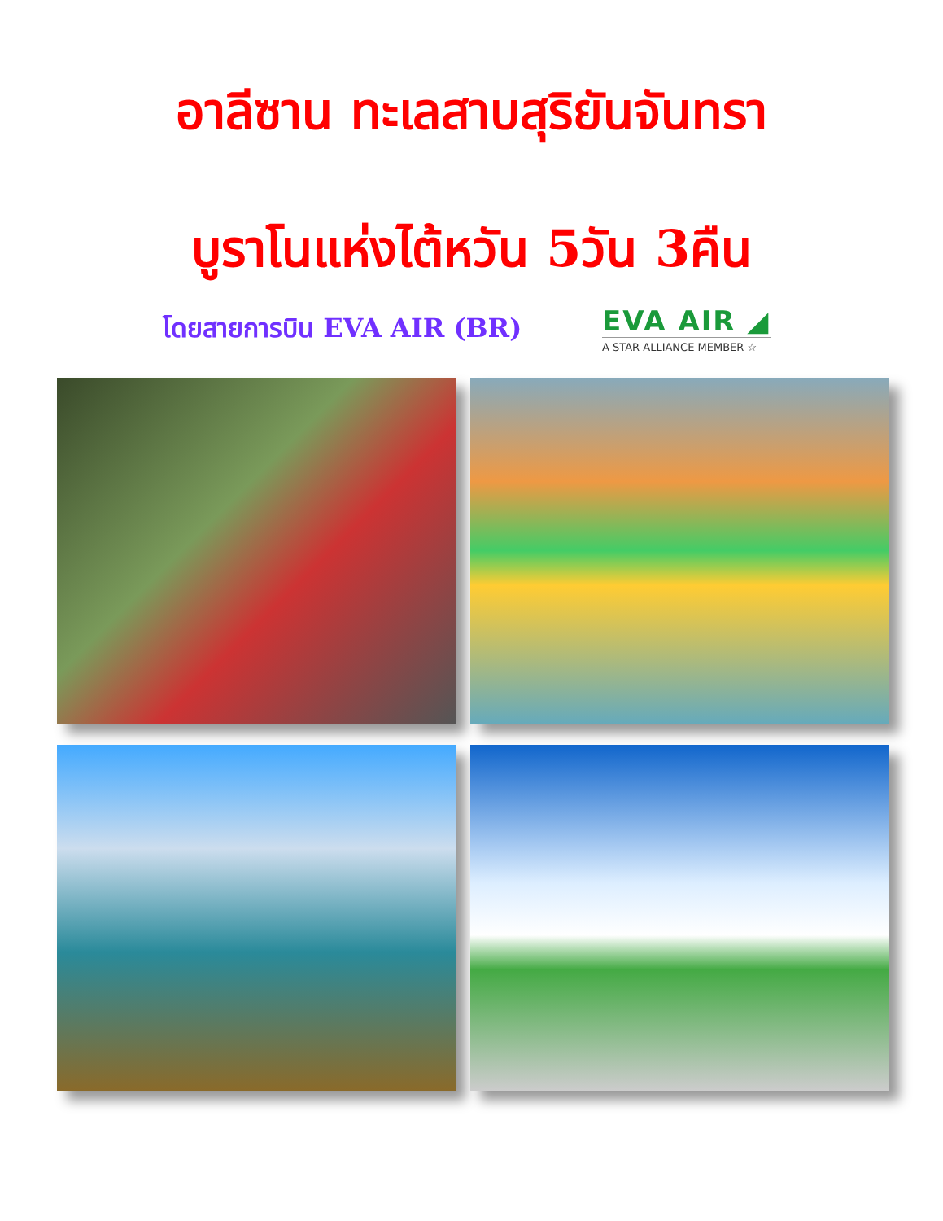อาลีซาน ทะเลสาบสุริยันจันทรา
บูราโนแห่งไต้หวัน 5วัน 3คืน
โดยสายการบิน EVA AIR (BR)
EVA AIR ◢
A STAR ALLIANCE MEMBER ☆